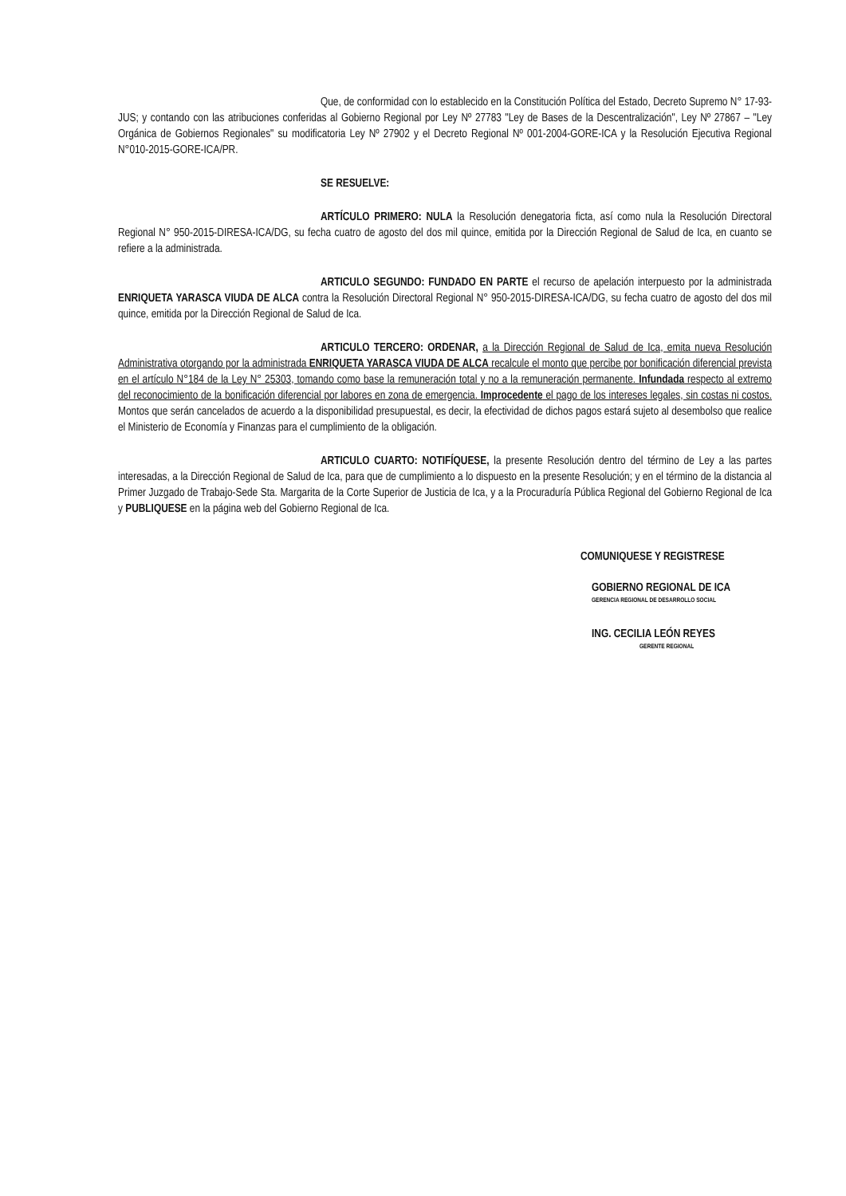Que, de conformidad con lo establecido en la Constitución Política del Estado, Decreto Supremo N° 17-93-JUS; y contando con las atribuciones conferidas al Gobierno Regional por Ley Nº 27783 "Ley de Bases de la Descentralización", Ley Nº 27867 – "Ley Orgánica de Gobiernos Regionales" su modificatoria Ley Nº 27902 y el Decreto Regional Nº 001-2004-GORE-ICA y la Resolución Ejecutiva Regional N°010-2015-GORE-ICA/PR.
SE RESUELVE:
ARTÍCULO PRIMERO: NULA la Resolución denegatoria ficta, así como nula la Resolución Directoral Regional N° 950-2015-DIRESA-ICA/DG, su fecha cuatro de agosto del dos mil quince, emitida por la Dirección Regional de Salud de Ica, en cuanto se refiere a la administrada.
ARTICULO SEGUNDO: FUNDADO EN PARTE el recurso de apelación interpuesto por la administrada ENRIQUETA YARASCA VIUDA DE ALCA contra la Resolución Directoral Regional N° 950-2015-DIRESA-ICA/DG, su fecha cuatro de agosto del dos mil quince, emitida por la Dirección Regional de Salud de Ica.
ARTICULO TERCERO: ORDENAR, a la Dirección Regional de Salud de Ica, emita nueva Resolución Administrativa otorgando por la administrada ENRIQUETA YARASCA VIUDA DE ALCA recalcule el monto que percibe por bonificación diferencial prevista en el artículo N°184 de la Ley N° 25303, tomando como base la remuneración total y no a la remuneración permanente. Infundada respecto al extremo del reconocimiento de la bonificación diferencial por labores en zona de emergencia. Improcedente el pago de los intereses legales, sin costas ni costos. Montos que serán cancelados de acuerdo a la disponibilidad presupuestal, es decir, la efectividad de dichos pagos estará sujeto al desembolso que realice el Ministerio de Economía y Finanzas para el cumplimiento de la obligación.
ARTICULO CUARTO: NOTIFÍQUESE, la presente Resolución dentro del término de Ley a las partes interesadas, a la Dirección Regional de Salud de Ica, para que de cumplimiento a lo dispuesto en la presente Resolución; y en el término de la distancia al Primer Juzgado de Trabajo-Sede Sta. Margarita de la Corte Superior de Justicia de Ica, y a la Procuraduría Pública Regional del Gobierno Regional de Ica y PUBLIQUESE en la página web del Gobierno Regional de Ica.
COMUNIQUESE Y REGISTRESE
GOBIERNO REGIONAL DE ICA
GERENCIA REGIONAL DE DESARROLLO SOCIAL
ING. CECILIA LEÓN REYES
GERENTE REGIONAL